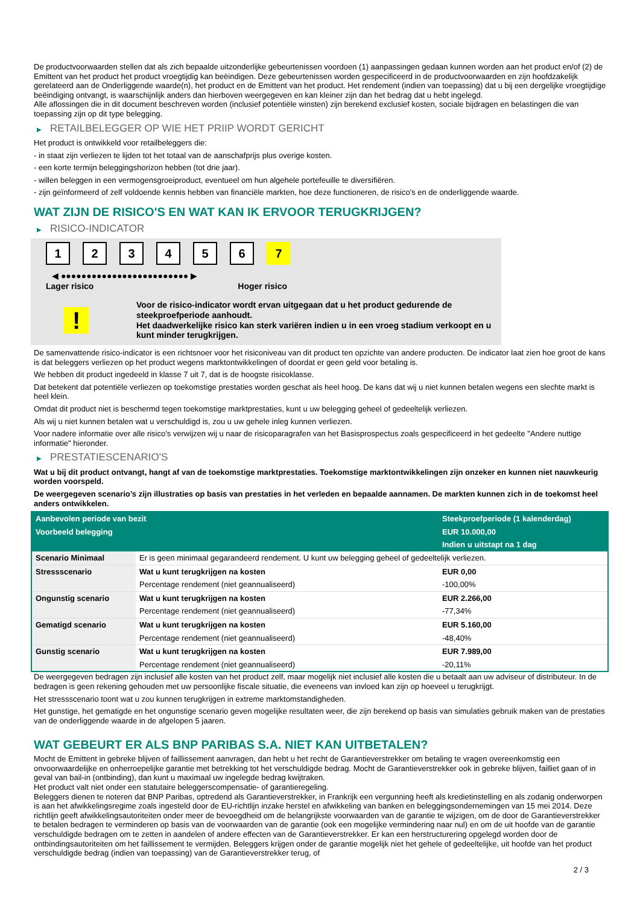De productvoorwaarden stellen dat als zich bepaalde uitzonderlijke gebeurtenissen voordoen (1) aanpassingen gedaan kunnen worden aan het product en/of (2) de Emittent van het product het product vroegtijdig kan beëindigen. Deze gebeurtenissen worden gespecificeerd in de productvoorwaarden en zijn hoofdzakelijk gerelateerd aan de Onderliggende waarde(n), het product en de Emittent van het product. Het rendement (indien van toepassing) dat u bij een dergelijke vroegtijdige beëindiging ontvangt, is waarschijnlijk anders dan hierboven weergegeven en kan kleiner zijn dan het bedrag dat u hebt ingelegd.
Alle aflossingen die in dit document beschreven worden (inclusief potentiële winsten) zijn berekend exclusief kosten, sociale bijdragen en belastingen die van toepassing zijn op dit type belegging.
▶ RETAILBELEGGER OP WIE HET PRIIP WORDT GERICHT
Het product is ontwikkeld voor retailbeleggers die:
- in staat zijn verliezen te lijden tot het totaal van de aanschafprijs plus overige kosten.
- een korte termijn beleggingshorizon hebben (tot drie jaar).
- willen beleggen in een vermogensgroeiproduct, eventueel om hun algehele portefeuille te diversifiëren.
- zijn geïnformeerd of zelf voldoende kennis hebben van financiële markten, hoe deze functioneren, de risico's en de onderliggende waarde.
WAT ZIJN DE RISICO'S EN WAT KAN IK ERVOOR TERUGKRIJGEN?
▶ RISICO-INDICATOR
123456 7
◀ ●●●●●●●●●●●●●●●●●●●●●●●●● ▶
Lager risico Hoger risico
!
Voor de risico-indicator wordt ervan uitgegaan dat u het product gedurende de steekproefperiode aanhoudt.
Het daadwerkelijke risico kan sterk variëren indien u in een vroeg stadium verkoopt en u kunt minder terugkrijgen.
De samenvattende risico-indicator is een richtsnoer voor het risiconiveau van dit product ten opzichte van andere producten. De indicator laat zien hoe groot de kans is dat beleggers verliezen op het product wegens marktontwikkelingen of doordat er geen geld voor betaling is.
We hebben dit product ingedeeld in klasse 7 uit 7, dat is de hoogste risicoklasse.
Dat betekent dat potentiële verliezen op toekomstige prestaties worden geschat als heel hoog. De kans dat wij u niet kunnen betalen wegens een slechte markt is heel klein.
Omdat dit product niet is beschermd tegen toekomstige marktprestaties, kunt u uw belegging geheel of gedeeltelijk verliezen.
Als wij u niet kunnen betalen wat u verschuldigd is, zou u uw gehele inleg kunnen verliezen.
Voor nadere informatie over alle risico's verwijzen wij u naar de risicoparagrafen van het Basisprospectus zoals gespecificeerd in het gedeelte "Andere nuttige informatie" hieronder.
▶ PRESTATIESCENARIO'S
Wat u bij dit product ontvangt, hangt af van de toekomstige marktprestaties. Toekomstige marktontwikkelingen zijn onzeker en kunnen niet nauwkeurig worden voorspeld.
De weergegeven scenario’s zijn illustraties op basis van prestaties in het verleden en bepaalde aannamen. De markten kunnen zich in de toekomst heel anders ontwikkelen.
| Aanbevolen periode van bezit | | Steekproefperiode (1 kalenderdag) |
| Voorbeeld belegging | | EUR 10.000,00 |
| | | Indien u uitstapt na 1 dag |
| Scenario Minimaal | Er is geen minimaal gegarandeerd rendement. U kunt uw belegging geheel of gedeeltelijk verliezen. | |
| Stressscenario | Wat u kunt terugkrijgen na kosten | EUR 0,00 |
| | Percentage rendement (niet geannualiseerd) | -100,00% |
| Ongunstig scenario | Wat u kunt terugkrijgen na kosten | EUR 2.266,00 |
| | Percentage rendement (niet geannualiseerd) | -77,34% |
| Gematigd scenario | Wat u kunt terugkrijgen na kosten | EUR 5.160,00 |
| | Percentage rendement (niet geannualiseerd) | -48,40% |
| Gunstig scenario | Wat u kunt terugkrijgen na kosten | EUR 7.989,00 |
| | Percentage rendement (niet geannualiseerd) | -20,11% |
De weergegeven bedragen zijn inclusief alle kosten van het product zelf, maar mogelijk niet inclusief alle kosten die u betaalt aan uw adviseur of distributeur. In de bedragen is geen rekening gehouden met uw persoonlijke fiscale situatie, die eveneens van invloed kan zijn op hoeveel u terugkrijgt.
Het stressscenario toont wat u zou kunnen terugkrijgen in extreme marktomstandigheden.
Het gunstige, het gematigde en het ongunstige scenario geven mogelijke resultaten weer, die zijn berekend op basis van simulaties gebruik maken van de prestaties van de onderliggende waarde in de afgelopen 5 jaaren.
WAT GEBEURT ER ALS BNP PARIBAS S.A. NIET KAN UITBETALEN?
Mocht de Emittent in gebreke blijven of faillissement aanvragen, dan hebt u het recht de Garantieverstrekker om betaling te vragen overeenkomstig een onvoorwaardelijke en onherroepelijke garantie met betrekking tot het verschuldigde bedrag. Mocht de Garantieverstrekker ook in gebreke blijven, failliet gaan of in geval van bail-in (ontbinding), dan kunt u maximaal uw ingelegde bedrag kwijtraken.
Het product valt niet onder een statutaire beleggerscompensatie- of garantieregeling.
Beleggers dienen te noteren dat BNP Paribas, optredend als Garantieverstrekker, in Frankrijk een vergunning heeft als kredietinstelling en als zodanig onderworpen is aan het afwikkelingsregime zoals ingesteld door de EU-richtlijn inzake herstel en afwikkeling van banken en beleggingsondernemingen van 15 mei 2014. Deze richtlijn geeft afwikkelingsautoriteiten onder meer de bevoegdheid om de belangrijkste voorwaarden van de garantie te wijzigen, om de door de Garantieverstrekker te betalen bedragen te verminderen op basis van de voorwaarden van de garantie (ook een mogelijke vermindering naar nul) en om de uit hoofde van de garantie verschuldigde bedragen om te zetten in aandelen of andere effecten van de Garantieverstrekker. Er kan een herstructurering opgelegd worden door de ontbindingsautoriteiten om het faillissement te vermijden. Beleggers krijgen onder de garantie mogelijk niet het gehele of gedeeltelijke, uit hoofde van het product verschuldigde bedrag (indien van toepassing) van de Garantieverstrekker terug, of
2 / 3